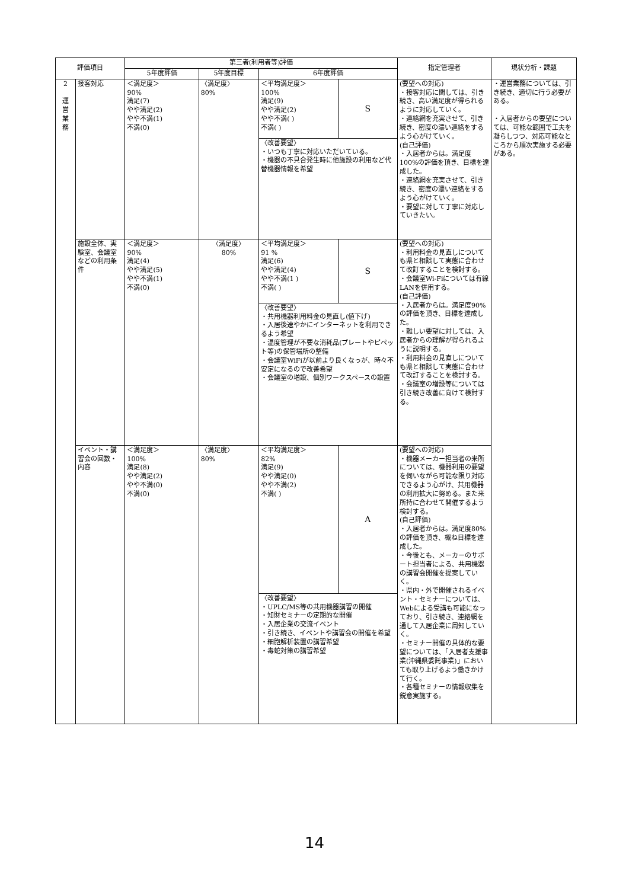| 評価項目 | | 第三者(利用者等)評価 | | | | 指定管理者 | 現状分析・課題 |
| --- | --- | --- | --- | --- | --- | --- | --- |
| | | 5年度評価 | 5年度目標 | 6年度評価 | | | |
| 2 運 営 業 務 | 接客対応 | ＜満足度＞ 90% 満足(7) やや満足(2) やや不満(1) 不満(0) | 〈満足度〉 80% | ＜平均満足度＞ 100% 満足(9) やや満足(2) やや不満( ) 不満( ) | S | (要望への対応) ・接客対応に関しては、引き続き、高い満足度が得られるように対応していく。 ・連絡網を充実させて、引き続き、密度の濃い連絡をするよう心がけていく。 (自己評価) ・入居者からは。満足度100%の評価を頂き、目標を達成した。 ・連絡網を充実させて、引き続き、密度の濃い連絡をするよう心がけていく。 ・要望に対して丁寧に対応していきたい。 | ・運営業務については、引き続き、適切に行う必要がある。 ・入居者からの要望については、可能な範囲で工夫を凝らしつつ、対応可能なところから順次実施する必要がある。 |
| | | | | 〈改善要望〉 ・いつも丁寧に対応いただいている。 ・機器の不具合発生時に他施設の利用など代替機器情報を希望 | | | |
| | 施設全体、実験室、会議室などの利用条件 | ＜満足度＞ 90% 満足(4) やや満足(5) やや不満(1) 不満(0) | 〈満足度〉 80% | ＜平均満足度＞ 91 % 満足(6) やや満足(4) やや不満(1 ) 不満( ) | S | (要望への対応) ・利用料金の見直しについても県と相談して実態に合わせて改訂することを検討する。 ・会議室Wi-Fiについては有線LANを併用する。 (自己評価) ・入居者からは。満足度90%の評価を頂き、目標を達成した。 ・難しい要望に対しては、入居者からの理解が得られるように説明する。 ・利用料金の見直しについても県と相談して実態に合わせて改訂することを検討する。 ・会議室の増設等については引き続き改善に向けて検討する。 | |
| | | | | 〈改善要望〉 ・共用機器利用料金の見直し(値下げ) ・入居後速やかにインターネットを利用できるよう希望 ・温度管理が不要な消耗品(プレートやピペット等)の保管場所の整備 ・会議室WiFiが以前より良くなっが、時々不安定になるので改善希望 ・会議室の増設、個別ワークスペースの設置 | | | |
| | イベント・講習会の回数・内容 | ＜満足度＞ 100% 満足(8) やや満足(2) やや不満(0) 不満(0) | 〈満足度〉 80% | ＜平均満足度＞ 82% 満足(9) やや満足(0) やや不満(2) 不満( ) | A | (要望への対応) ・機器メーカー担当者の来所については、機器利用の要望を伺いながら可能な限り対応できるよう心がけ、共用機器の利用拡大に努める。また来所持に合わせて開催するよう検討する。 (自己評価) ・入居者からは。満足度80%の評価を頂き、概ね目標を達成した。 ・今後とも、メーカーのサポート担当者による、共用機器の講習会開催を提案していく。 ・県内・外で開催されるイベント・セミナーについては、Webによる受講も可能になっており、引き続き、連絡網を通して入居企業に周知していく。 ・セミナー開催の具体的な要望については、「入居者支援事業(沖縄県委託事業)」においても取り上げるよう働きかけて行く。 ・各種セミナーの情報収集を鋭意実施する。 | |
| | | | | 〈改善要望〉 ・UPLC/MS等の共用機器講習の開催 ・知財セミナーの定期的な開催 ・入居企業の交流イベント ・引き続き、イベントや講習会の開催を希望 ・細胞解析装置の講習希望 ・毒蛇対策の講習希望 | | | |
14